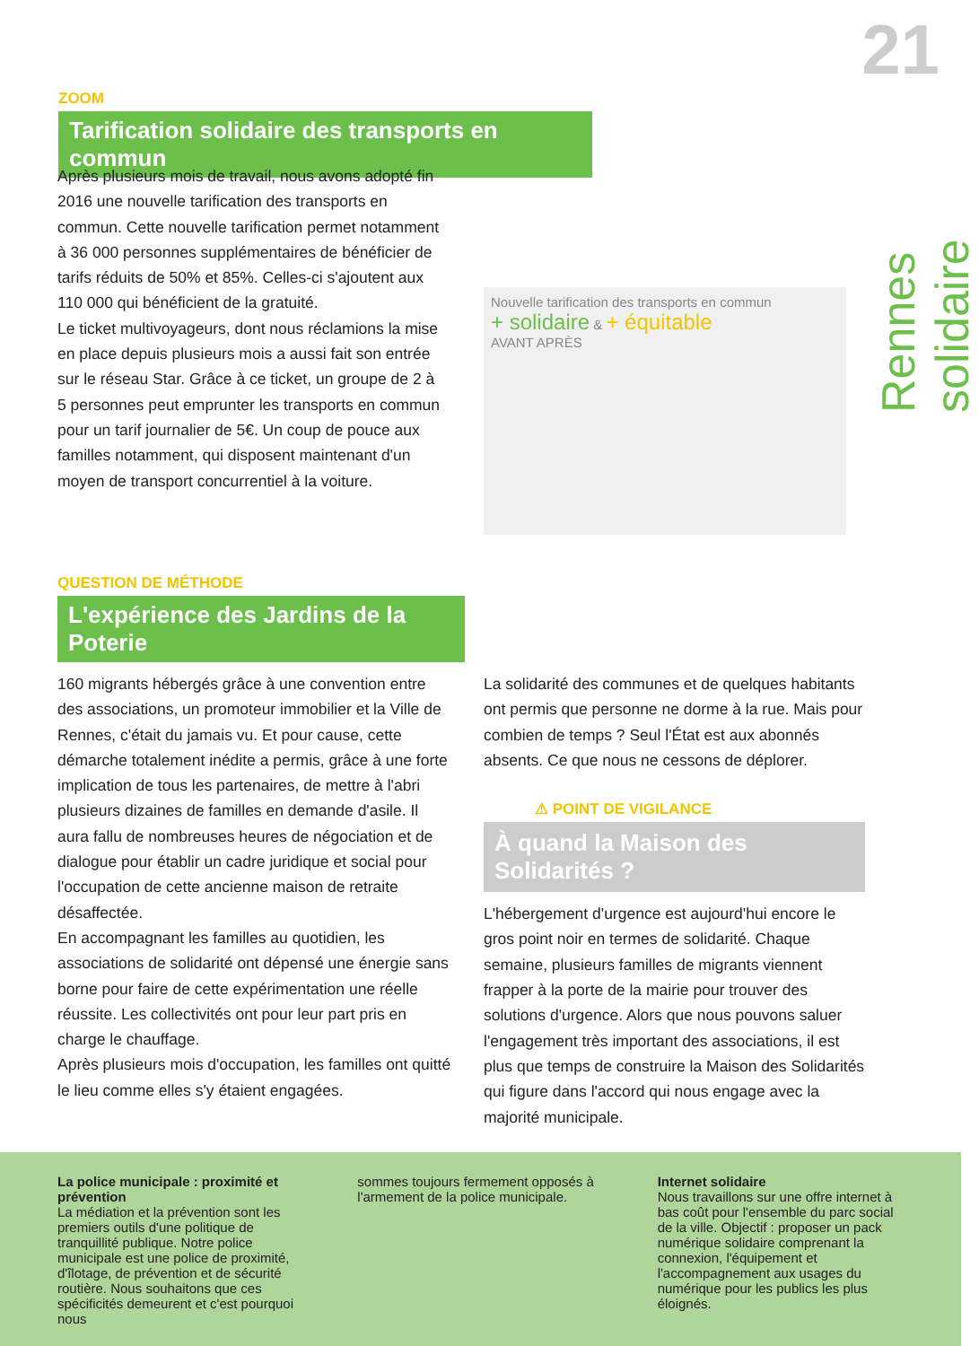21
Rennes solidaire
ZOOM
Tarification solidaire des transports en commun
Après plusieurs mois de travail, nous avons adopté fin 2016 une nouvelle tarification des transports en commun. Cette nouvelle tarification permet notamment à 36 000 personnes supplémentaires de bénéficier de tarifs réduits de 50% et 85%. Celles-ci s'ajoutent aux 110 000 qui bénéficient de la gratuité.
Le ticket multivoyageurs, dont nous réclamions la mise en place depuis plusieurs mois a aussi fait son entrée sur le réseau Star. Grâce à ce ticket, un groupe de 2 à 5 personnes peut emprunter les transports en commun pour un tarif journalier de 5€. Un coup de pouce aux familles notamment, qui disposent maintenant d'un moyen de transport concurrentiel à la voiture.
Nouvelle tarification des transports en commun
+ solidaire & + équitable
AVANT APRÈS
QUESTION DE MÉTHODE
L'expérience des Jardins de la Poterie
160 migrants hébergés grâce à une convention entre des associations, un promoteur immobilier et la Ville de Rennes, c'était du jamais vu. Et pour cause, cette démarche totalement inédite a permis, grâce à une forte implication de tous les partenaires, de mettre à l'abri plusieurs dizaines de familles en demande d'asile. Il aura fallu de nombreuses heures de négociation et de dialogue pour établir un cadre juridique et social pour l'occupation de cette ancienne maison de retraite désaffectée.
En accompagnant les familles au quotidien, les associations de solidarité ont dépensé une énergie sans borne pour faire de cette expérimentation une réelle réussite. Les collectivités ont pour leur part pris en charge le chauffage.
Après plusieurs mois d'occupation, les familles ont quitté le lieu comme elles s'y étaient engagées.
La solidarité des communes et de quelques habitants ont permis que personne ne dorme à la rue. Mais pour combien de temps ? Seul l'État est aux abonnés absents. Ce que nous ne cessons de déplorer.
⚠ POINT DE VIGILANCE
À quand la Maison des Solidarités ?
L'hébergement d'urgence est aujourd'hui encore le gros point noir en termes de solidarité. Chaque semaine, plusieurs familles de migrants viennent frapper à la porte de la mairie pour trouver des solutions d'urgence. Alors que nous pouvons saluer l'engagement très important des associations, il est plus que temps de construire la Maison des Solidarités qui figure dans l'accord qui nous engage avec la majorité municipale.
La police municipale : proximité et prévention
La médiation et la prévention sont les premiers outils d'une politique de tranquillité publique. Notre police municipale est une police de proximité, d'îlotage, de prévention et de sécurité routière. Nous souhaitons que ces spécificités demeurent et c'est pourquoi nous
sommes toujours fermement opposés à l'armement de la police municipale.
Internet solidaire
Nous travaillons sur une offre internet à bas coût pour l'ensemble du parc social de la ville. Objectif : proposer un pack numérique solidaire comprenant la connexion, l'équipement et l'accompagnement aux usages du numérique pour les publics les plus éloignés.